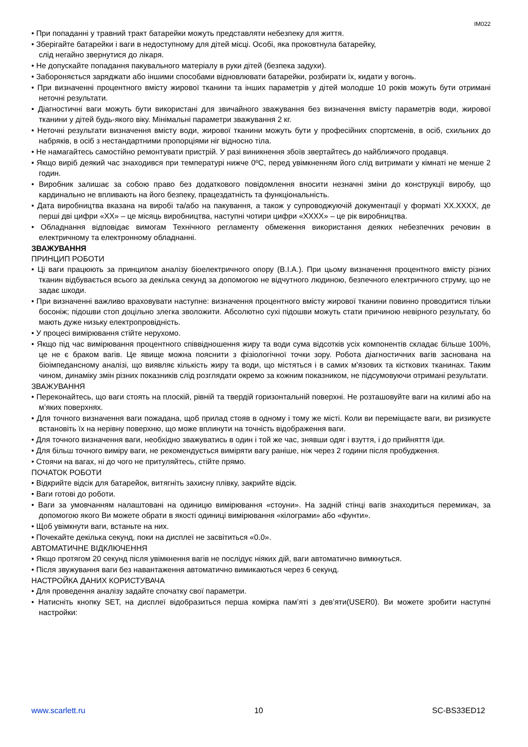IM022
• При попаданні у травний тракт батарейки можуть представляти небезпеку для життя.
• Зберігайте батарейки і ваги в недоступному для дітей місці. Особі, яка проковтнула батарейку,
слід негайно звернутися до лікаря.
• Не допускайте попадання пакувального матеріалу в руки дітей (безпека задухи).
• Забороняється заряджати або іншими способами відновлювати батарейки, розбирати їх, кидати у вогонь.
• При визначенні процентного вмісту жирової тканини та інших параметрів у дітей молодше 10 років можуть бути отримані неточні результати.
• Діагностичні ваги можуть бути використані для звичайного зважування без визначення вмісту параметрів води, жирової тканини у дітей будь-якого віку. Мінімальні параметри зважування 2 кг.
• Неточні результати визначення вмісту води, жирової тканини можуть бути у професійних спортсменів, в осіб, схильних до набряків, в осіб з нестандартними пропорціями ніг відносно тіла.
• Не намагайтесь самостійно ремонтувати пристрій. У разі виникнення збоїв звертайтесь до найближчого продавця.
• Якщо виріб деякий час знаходився при температурі нижче 0ºC, перед увімкненням його слід витримати у кімнаті не менше 2 годин.
• Виробник залишає за собою право без додаткового повідомлення вносити незначні зміни до конструкції виробу, що кардинально не впливають на його безпеку, працездатність та функціональність.
• Дата виробництва вказана на виробі та/або на пакування, а також у супроводжуючій документації у форматі XX.XXXX, де перші дві цифри «XX» – це місяць виробництва, наступні чотири цифри «XXXX» – це рік виробництва.
• Обладнання відповідає вимогам Технічного регламенту обмеження використання деяких небезпечних речовин в електричному та електронному обладнанні.
ЗВАЖУВАННЯ
ПРИНЦИП РОБОТИ
• Ці ваги працюють за принципом аналізу біоелектричного опору (B.I.A.). При цьому визначення процентного вмісту різних тканин відбувається всього за декілька секунд за допомогою не відчутного людиною, безпечного електричного струму, що не задає шкоди.
• При визначенні важливо враховувати наступне: визначення процентного вмісту жирової тканини повинно проводитися тільки босоніж; підошви стоп доцільно злегка зволожити. Абсолютно сухі підошви можуть стати причиною невірного результату, бо мають дуже низьку електропровідність.
• У процесі вимірювання стійте нерухомо.
• Якщо під час вимірювання процентного співвідношення жиру та води сума відсотків усіх компонентів складає більше 100%, це не є браком вагів. Це явище можна пояснити з фізіологічної точки зору. Робота діагностичних вагів заснована на біоімпедансному аналізі, що виявляє кількість жиру та води, що містяться і в самих м'язових та кісткових тканинах. Таким чином, динаміку змін різних показників слід розглядати окремо за кожним показником, не підсумовуючи отримані результати.
ЗВАЖУВАННЯ
• Переконайтесь, що ваги стоять на плоскій, рівній та твердій горизонтальній поверхні. Не розташовуйте ваги на килимі або на м’яких поверхнях.
• Для точного визначення ваги пожадана, щоб прилад стояв в одному і тому же місті. Коли ви переміщаєте ваги, ви ризикуєте встановіть їх на нерівну поверхню, що може вплинути на точність відображення ваги.
• Для точного визначення ваги, необхідно зважуватись в один і той же час, знявши одяг і взуття, і до прийняття їди.
• Для більш точного виміру ваги, не рекомендується виміряти вагу раніше, ніж через 2 години після пробудження.
• Стоячи на вагах, ні до чого не притуляйтесь, стійте прямо.
ПОЧАТОК РОБОТИ
• Відкрийте відсік для батарейок, витягніть захисну плівку, закрийте відсік.
• Ваги готові до роботи.
• Ваги за умовчанням налаштовані на одиницю вимірювання «стоуни». На задній стінці вагів знаходиться перемикач, за допомогою якого Ви можете обрати в якості одиниці вимірювання «кілограми» або «фунти».
• Щоб увімкнути ваги, встаньте на них.
• Почекайте декілька секунд, поки на дисплеї не засвітиться «0.0».
АВТОМАТИЧНЕ ВІДКЛЮЧЕННЯ
• Якщо протягом 20 секунд після увімкнення вагів не послідує ніяких дій, ваги автоматично вимкнуться.
• Після звужування ваги без навантаження автоматично вимикаються через 6 секунд.
НАСТРОЙКА ДАНИХ КОРИСТУВАЧА
• Для проведення аналізу задайте спочатку свої параметри.
• Натисніть кнопку SET, на дисплеї відобразиться перша комірка пам’яті з дев’яти(USER0). Ви можете зробити наступні настройки:
www.scarlett.ru 10 SC-BS33ED12